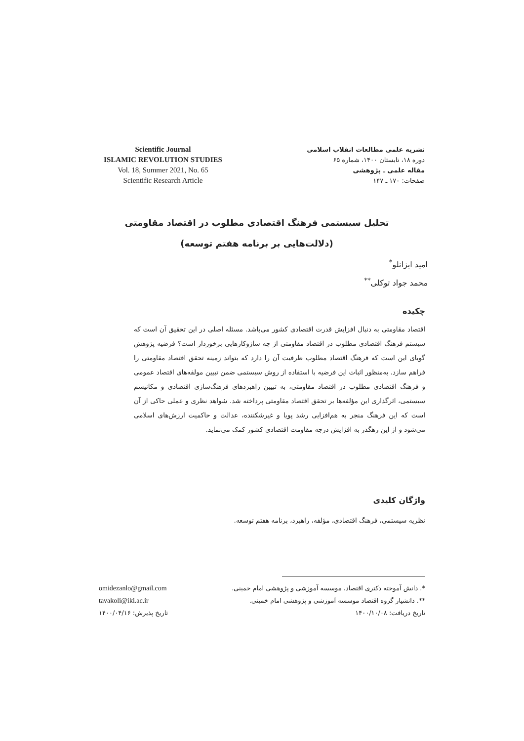Scientific Journal
ISLAMIC REVOLUTION STUDIES
Vol. 18, Summer 2021, No. 65
Scientific Research Article
نشریه علمی مطالعات انقلاب اسلامی
دوره ۱۸، تابستان ۱۴۰۰، شماره ۶۵
مقاله علمی ـ پژوهشی
صفحات: ۱۷۰ ـ ۱۴۷
تحلیل سیستمی فرهنگ اقتصادی مطلوب در اقتصاد مقاومتی
(دلالت‌هایی بر برنامه هفتم توسعه)
امید ایزانلو<sup>*</sup>
محمد جواد توکلی<sup>**</sup>
چکیده
اقتصاد مقاومتی به دنبال افزایش قدرت اقتصادی کشور می‌باشد. مسئله اصلی در این تحقیق آن است که سیستم فرهنگ اقتصادی مطلوب در اقتصاد مقاومتی از چه سازوکارهایی برخوردار است؟ فرضیه پژوهش گویای این است که فرهنگ اقتصاد مطلوب ظرفیت آن را دارد که بتواند زمینه تحقق اقتصاد مقاومتی را فراهم سازد. به‌منظور اثبات این فرضیه با استفاده از روش سیستمی ضمن تبیین مولفه‌های اقتصاد عمومی و فرهنگ اقتصادی مطلوب در اقتصاد مقاومتی، به تبیین راهبردهای فرهنگ‌سازی اقتصادی و مکانیسم سیستمی، اثرگذاری این مؤلفه‌ها بر تحقق اقتصاد مقاومتی پرداخته شد. شواهد نظری و عملی حاکی از آن است که این فرهنگ منجر به هم‌افزایی رشد پویا و غیرشکننده، عدالت و حاکمیت ارزش‌های اسلامی می‌شود و از این رهگذر به افزایش درجه مقاومت اقتصادی کشور کمک می‌نماید.
واژگان کلیدی
نظریه سیستمی، فرهنگ اقتصادی، مؤلفه، راهبرد، برنامه هفتم توسعه.
*. دانش آموخته دکتری اقتصاد، موسسه آموزشی و پژوهشی امام خمینی.
**. دانشیار گروه اقتصاد موسسه آموزشی و پژوهشی امام خمینی.
تاریخ دریافت: ۱۴۰۰/۱۰/۰۸
omidezanlo@gmail.com
tavakoli@iki.ac.ir
تاریخ پذیرش: ۱۴۰۰/۰۴/۱۶